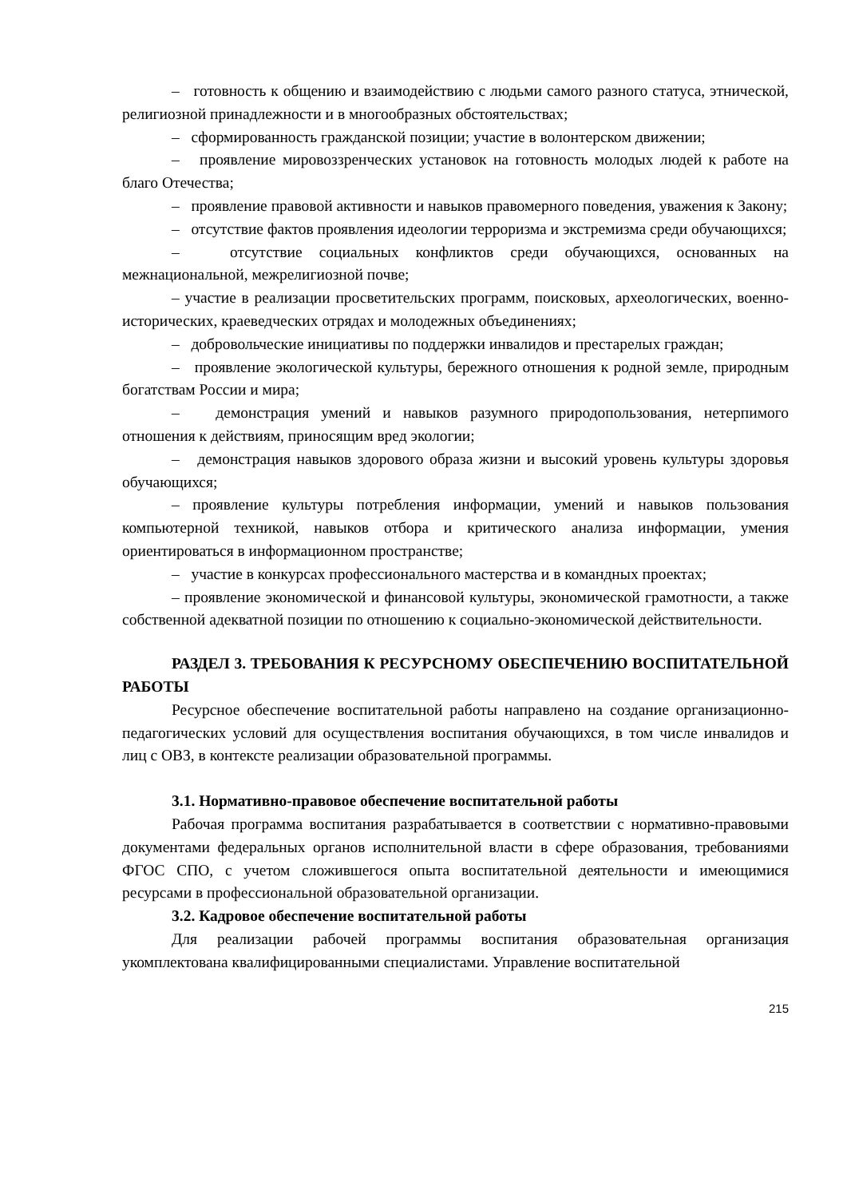– готовность к общению и взаимодействию с людьми самого разного статуса, этнической, религиозной принадлежности и в многообразных обстоятельствах;
– сформированность гражданской позиции; участие в волонтерском движении;
– проявление мировоззренческих установок на готовность молодых людей к работе на благо Отечества;
– проявление правовой активности и навыков правомерного поведения, уважения к Закону;
– отсутствие фактов проявления идеологии терроризма и экстремизма среди обучающихся;
– отсутствие социальных конфликтов среди обучающихся, основанных на межнациональной, межрелигиозной почве;
– участие в реализации просветительских программ, поисковых, археологических, военно-исторических, краеведческих отрядах и молодежных объединениях;
– добровольческие инициативы по поддержки инвалидов и престарелых граждан;
– проявление экологической культуры, бережного отношения к родной земле, природным богатствам России и мира;
– демонстрация умений и навыков разумного природопользования, нетерпимого отношения к действиям, приносящим вред экологии;
– демонстрация навыков здорового образа жизни и высокий уровень культуры здоровья обучающихся;
– проявление культуры потребления информации, умений и навыков пользования компьютерной техникой, навыков отбора и критического анализа информации, умения ориентироваться в информационном пространстве;
– участие в конкурсах профессионального мастерства и в командных проектах;
– проявление экономической и финансовой культуры, экономической грамотности, а также собственной адекватной позиции по отношению к социально-экономической действительности.
РАЗДЕЛ 3. ТРЕБОВАНИЯ К РЕСУРСНОМУ ОБЕСПЕЧЕНИЮ ВОСПИТАТЕЛЬНОЙ РАБОТЫ
Ресурсное обеспечение воспитательной работы направлено на создание организационно-педагогических условий для осуществления воспитания обучающихся, в том числе инвалидов и лиц с ОВЗ, в контексте реализации образовательной программы.
3.1. Нормативно-правовое обеспечение воспитательной работы
Рабочая программа воспитания разрабатывается в соответствии с нормативно-правовыми документами федеральных органов исполнительной власти в сфере образования, требованиями ФГОС СПО, с учетом сложившегося опыта воспитательной деятельности и имеющимися ресурсами в профессиональной образовательной организации.
3.2. Кадровое обеспечение воспитательной работы
Для реализации рабочей программы воспитания образовательная организация укомплектована квалифицированными специалистами. Управление воспитательной
215